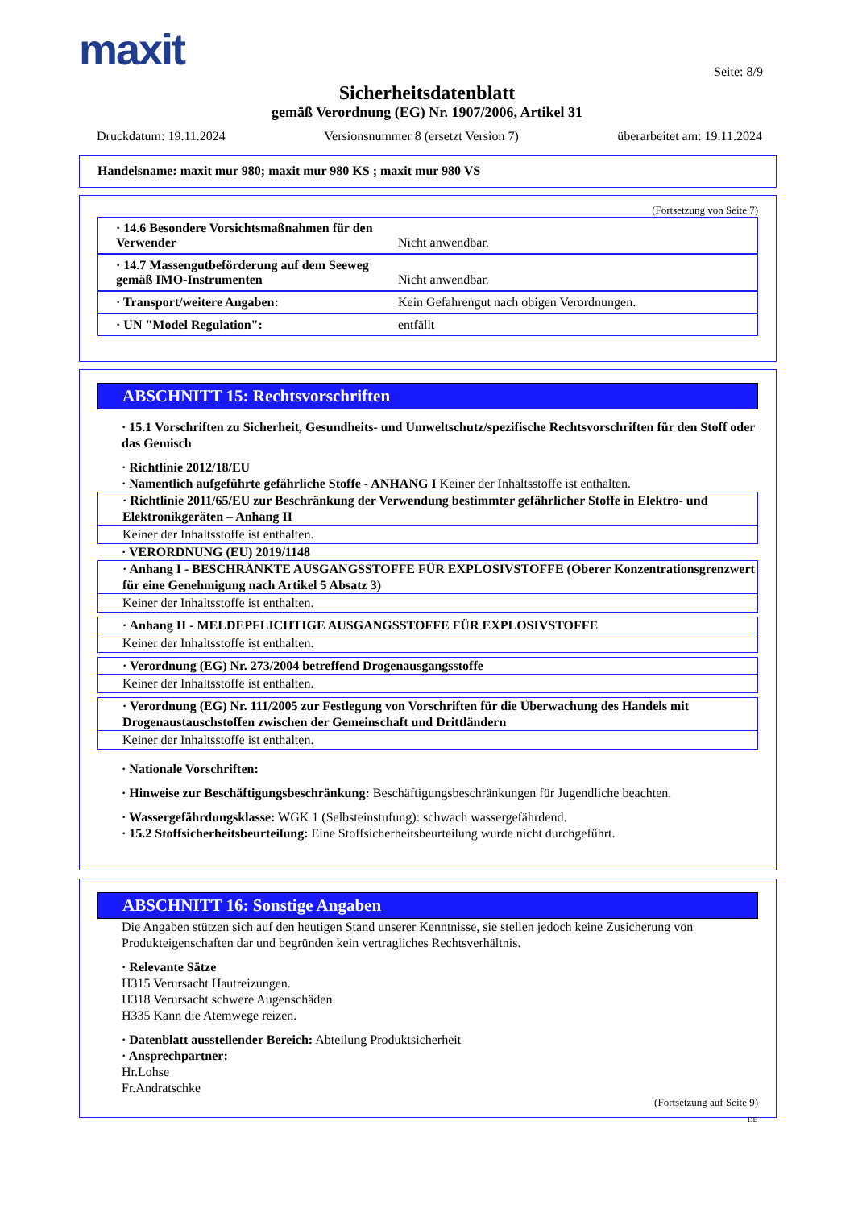maxit Seite: 8/9
Sicherheitsdatenblatt
gemäß Verordnung (EG) Nr. 1907/2006, Artikel 31
Druckdatum: 19.11.2024 Versionsnummer 8 (ersetzt Version 7) überarbeitet am: 19.11.2024
Handelsname: maxit mur 980; maxit mur 980 KS ; maxit mur 980 VS
(Fortsetzung von Seite 7)
· 14.6 Besondere Vorsichtsmaßnahmen für den Verwender
Nicht anwendbar.
· 14.7 Massengutbeförderung auf dem Seeweg gemäß IMO-Instrumenten
Nicht anwendbar.
· Transport/weitere Angaben: Kein Gefahrengut nach obigen Verordnungen.
· UN "Model Regulation": entfällt
ABSCHNITT 15: Rechtsvorschriften
· 15.1 Vorschriften zu Sicherheit, Gesundheits- und Umweltschutz/spezifische Rechtsvorschriften für den Stoff oder das Gemisch
· Richtlinie 2012/18/EU
· Namentlich aufgeführte gefährliche Stoffe - ANHANG I Keiner der Inhaltsstoffe ist enthalten.
· Richtlinie 2011/65/EU zur Beschränkung der Verwendung bestimmter gefährlicher Stoffe in Elektro- und Elektronikgeräten – Anhang II
Keiner der Inhaltsstoffe ist enthalten.
· VERORDNUNG (EU) 2019/1148
· Anhang I - BESCHRÄNKTE AUSGANGSSTOFFE FÜR EXPLOSIVSTOFFE (Oberer Konzentrationsgrenzwert für eine Genehmigung nach Artikel 5 Absatz 3)
Keiner der Inhaltsstoffe ist enthalten.
· Anhang II - MELDEPFLICHTIGE AUSGANGSSTOFFE FÜR EXPLOSIVSTOFFE
Keiner der Inhaltsstoffe ist enthalten.
· Verordnung (EG) Nr. 273/2004 betreffend Drogenausgangsstoffe
Keiner der Inhaltsstoffe ist enthalten.
· Verordnung (EG) Nr. 111/2005 zur Festlegung von Vorschriften für die Überwachung des Handels mit Drogenaustauschstoffen zwischen der Gemeinschaft und Drittländern
Keiner der Inhaltsstoffe ist enthalten.
· Nationale Vorschriften:
· Hinweise zur Beschäftigungsbeschränkung: Beschäftigungsbeschränkungen für Jugendliche beachten.
· Wassergefährdungsklasse: WGK 1 (Selbsteinstufung): schwach wassergefährdend.
· 15.2 Stoffsicherheitsbeurteilung: Eine Stoffsicherheitsbeurteilung wurde nicht durchgeführt.
ABSCHNITT 16: Sonstige Angaben
Die Angaben stützen sich auf den heutigen Stand unserer Kenntnisse, sie stellen jedoch keine Zusicherung von Produkteigenschaften dar und begründen kein vertragliches Rechtsverhältnis.
· Relevante Sätze
H315 Verursacht Hautreizungen.
H318 Verursacht schwere Augenschäden.
H335 Kann die Atemwege reizen.
· Datenblatt ausstellender Bereich: Abteilung Produktsicherheit
· Ansprechpartner:
Hr.Lohse
Fr.Andratschke
(Fortsetzung auf Seite 9)
DE